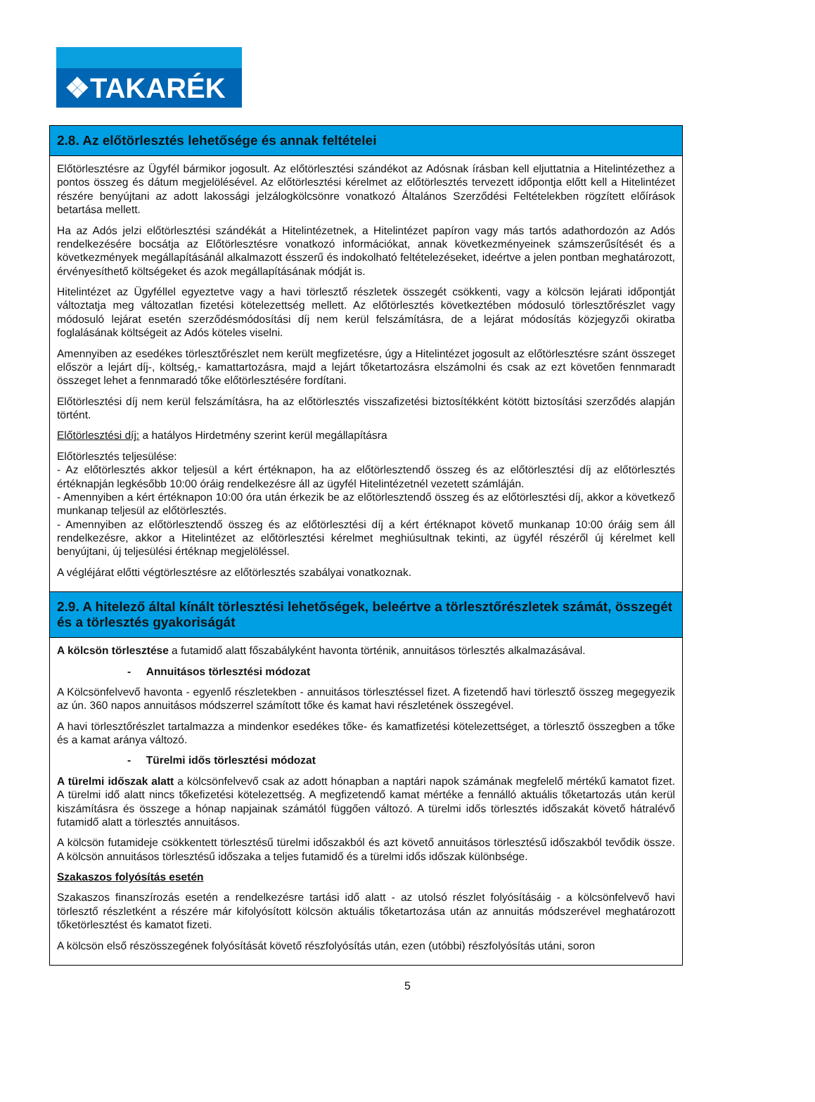❖TAKARÉK
| 2.8. Az előtörlesztés lehetősége és annak feltételei |
| Előtörlesztésre az Ügyfél bármikor jogosult. Az előtörlesztési szándékot az Adósnak írásban kell eljuttatnia a Hitelintézethez a pontos összeg és dátum megjelölésével. Az előtörlesztési kérelmet az előtörlesztés tervezett időpontja előtt kell a Hitelintézet részére benyújtani az adott lakossági jelzálogkölcsönre vonatkozó Általános Szerződési Feltételekben rögzített előírások betartása mellett. Ha az Adós jelzi előtörlesztési szándékát a Hitelintézetnek, a Hitelintézet papíron vagy más tartós adathordozón az Adós rendelkezésére bocsátja az Előtörlesztésre vonatkozó információkat, annak következményeinek számszerűsítését és a következmények megállapításánál alkalmazott ésszerű és indokolható feltételezéseket, ideértve a jelen pontban meghatározott, érvényesíthető költségeket és azok megállapításának módját is. Hitelintézet az Ügyféllel egyeztetve vagy a havi törlesztő részletek összegét csökkenti, vagy a kölcsön lejárati időpontját változtatja meg változatlan fizetési kötelezettség mellett. Az előtörlesztés következtében módosuló törlesztőrészlet vagy módosuló lejárat esetén szerződésmódosítási díj nem kerül felszámításra, de a lejárat módosítás közjegyzői okiratba foglalásának költségeit az Adós köteles viselni. Amennyiben az esedékes törlesztőrészlet nem került megfizetésre, úgy a Hitelintézet jogosult az előtörlesztésre szánt összeget először a lejárt díj-, költség,- kamattartozásra, majd a lejárt tőketartozásra elszámolni és csak az ezt követően fennmaradt összeget lehet a fennmaradó tőke előtörlesztésére fordítani. Előtörlesztési díj nem kerül felszámításra, ha az előtörlesztés visszafizetési biztosítékként kötött biztosítási szerződés alapján történt. Előtörlesztési díj: a hatályos Hirdetmény szerint kerül megállapításra Előtörlesztés teljesülése: - Az előtörlesztés akkor teljesül a kért értéknapon, ha az előtörlesztendő összeg és az előtörlesztési díj az előtörlesztés értéknapján legkésőbb 10:00 óráig rendelkezésre áll az ügyfél Hitelintézetnél vezetett számláján. - Amennyiben a kért értéknapon 10:00 óra után érkezik be az előtörlesztendő összeg és az előtörlesztési díj, akkor a következő munkanap teljesül az előtörlesztés. - Amennyiben az előtörlesztendő összeg és az előtörlesztési díj a kért értéknapot követő munkanap 10:00 óráig sem áll rendelkezésre, akkor a Hitelintézet az előtörlesztési kérelmet meghiúsultnak tekinti, az ügyfél részéről új kérelmet kell benyújtani, új teljesülési értéknap megjelöléssel. A végléjárat előtti végtörlesztésre az előtörlesztés szabályai vonatkoznak. |
| 2.9. A hitelező által kínált törlesztési lehetőségek, beleértve a törlesztőrészletek számát, összegét és a törlesztés gyakoriságát |
| A kölcsön törlesztése a futamidő alatt főszabályként havonta történik, annuitásos törlesztés alkalmazásával. - Annuitásos törlesztési módozat A Kölcsönfelvevő havonta - egyenlő részletekben - annuitásos törlesztéssel fizet. A fizetendő havi törlesztő összeg megegyezik az ún. 360 napos annuitásos módszerrel számított tőke és kamat havi részletének összegével. A havi törlesztőrészlet tartalmazza a mindenkor esedékes tőke- és kamatfizetési kötelezettséget, a törlesztő összegben a tőke és a kamat aránya változó. - Türelmi idős törlesztési módozat A türelmi időszak alatt a kölcsönfelvevő csak az adott hónapban a naptári napok számának megfelelő mértékű kamatot fizet. A türelmi idő alatt nincs tőkefizetési kötelezettség. A megfizetendő kamat mértéke a fennálló aktuális tőketartozás után kerül kiszámításra és összege a hónap napjainak számától függően változó. A türelmi idős törlesztés időszakát követő hátralévő futamidő alatt a törlesztés annuitásos. A kölcsön futamideje csökkentett törlesztésű türelmi időszakból és azt követő annuitásos törlesztésű időszakból tevődik össze. A kölcsön annuitásos törlesztésű időszaka a teljes futamidő és a türelmi idős időszak különbsége. Szakaszos folyósítás esetén Szakaszos finanszírozás esetén a rendelkezésre tartási idő alatt - az utolsó részlet folyósításáig - a kölcsönfelvevő havi törlesztő részletként a részére már kifolyósított kölcsön aktuális tőketartozása után az annuitás módszerével meghatározott tőketörlesztést és kamatot fizeti. A kölcsön első részösszegének folyósítását követő részfolyósítás után, ezen (utóbbi) részfolyósítás utáni, soron |
5